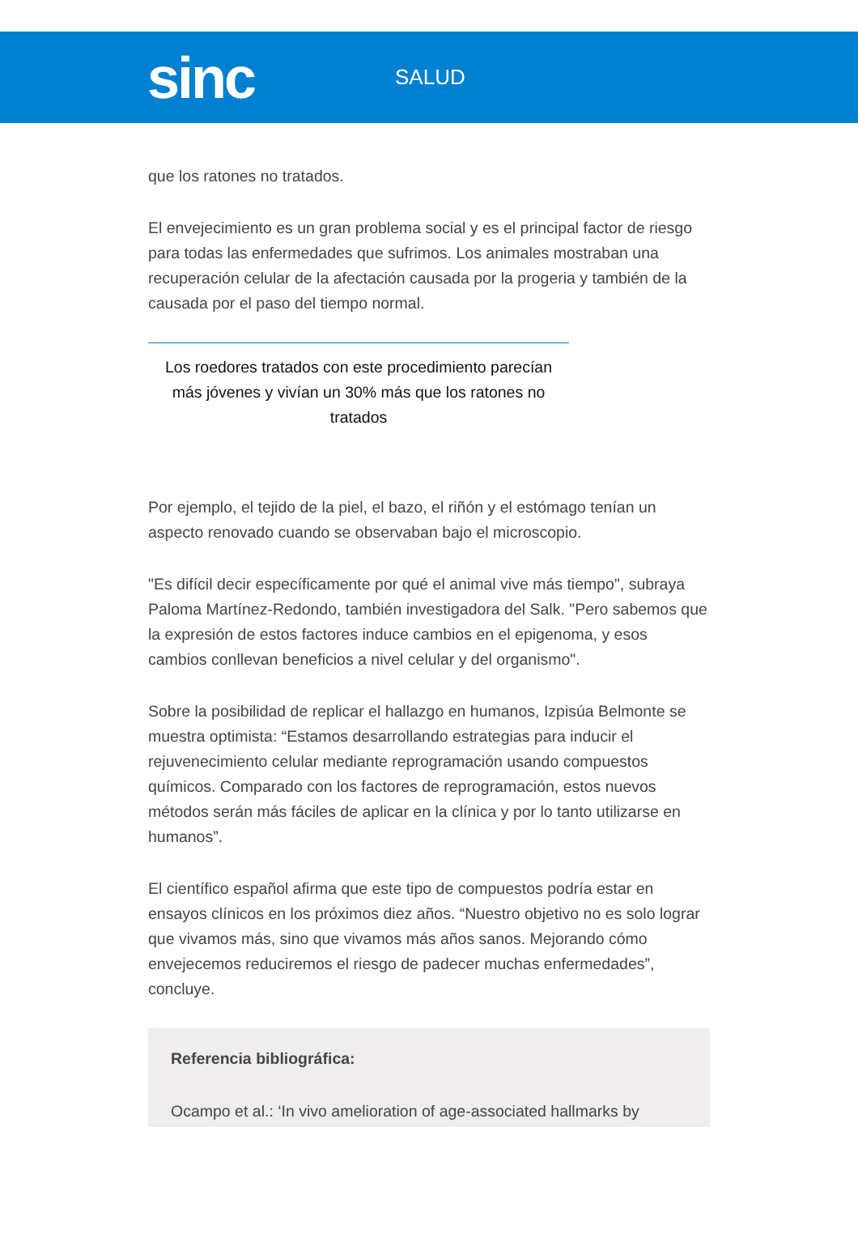sinc
SALUD
que los ratones no tratados.
El envejecimiento es un gran problema social y es el principal factor de riesgo para todas las enfermedades que sufrimos. Los animales mostraban una recuperación celular de la afectación causada por la progeria y también de la causada por el paso del tiempo normal.
Los roedores tratados con este procedimiento parecían más jóvenes y vivían un 30% más que los ratones no tratados
Por ejemplo, el tejido de la piel, el bazo, el riñón y el estómago tenían un aspecto renovado cuando se observaban bajo el microscopio.
"Es difícil decir específicamente por qué el animal vive más tiempo", subraya Paloma Martínez-Redondo, también investigadora del Salk. "Pero sabemos que la expresión de estos factores induce cambios en el epigenoma, y esos cambios conllevan beneficios a nivel celular y del organismo".
Sobre la posibilidad de replicar el hallazgo en humanos, Izpisúa Belmonte se muestra optimista: “Estamos desarrollando estrategias para inducir el rejuvenecimiento celular mediante reprogramación usando compuestos químicos. Comparado con los factores de reprogramación, estos nuevos métodos serán más fáciles de aplicar en la clínica y por lo tanto utilizarse en humanos”.
El científico español afirma que este tipo de compuestos podría estar en ensayos clínicos en los próximos diez años. “Nuestro objetivo no es solo lograr que vivamos más, sino que vivamos más años sanos. Mejorando cómo envejecemos reduciremos el riesgo de padecer muchas enfermedades”, concluye.
Referencia bibliográfica:
Ocampo et al.: ‘In vivo amelioration of age-associated hallmarks by